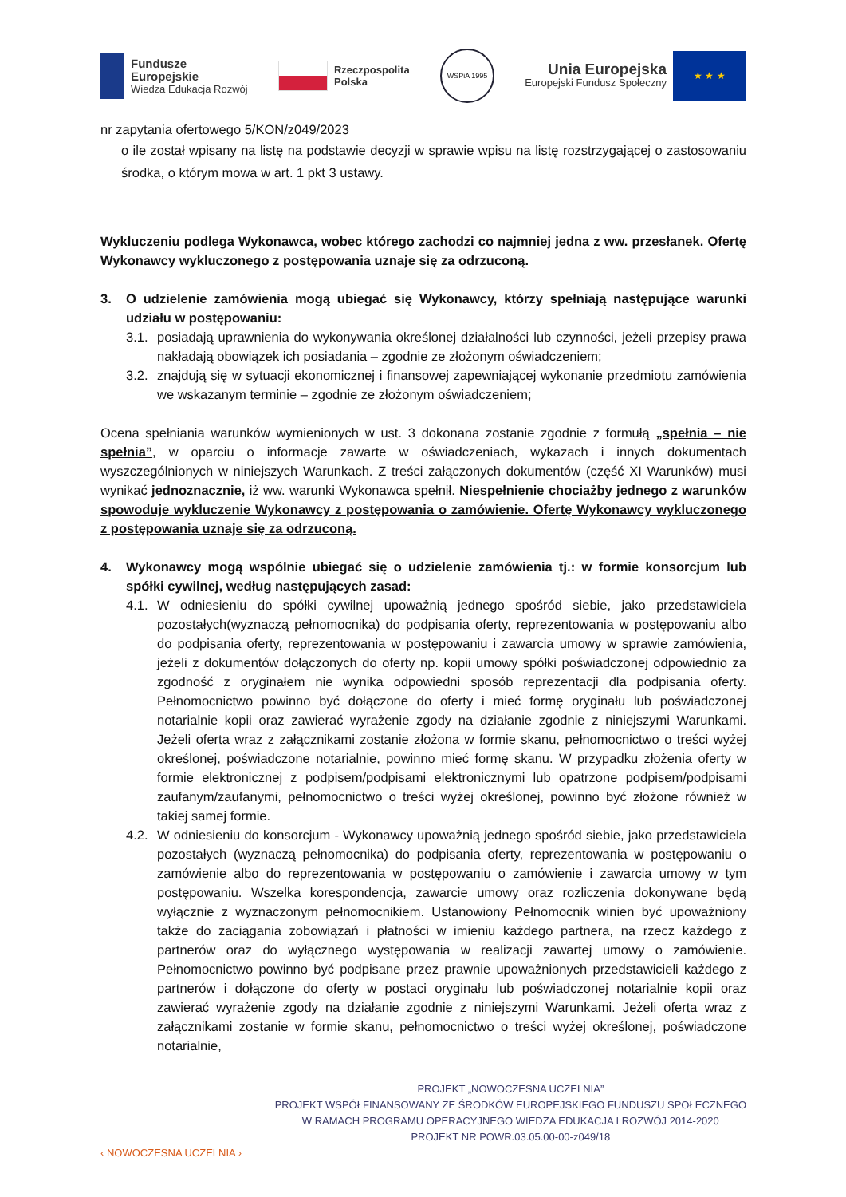Fundusze
Europejskie
Wiedza Edukacja Rozwój
Rzeczpospolita
Polska
WSPiA 1995
Unia Europejska
Europejski Fundusz Społeczny
★ ★ ★
nr zapytania ofertowego 5/KON/z049/2023
o ile został wpisany na listę na podstawie decyzji w sprawie wpisu na listę rozstrzygającej o zastosowaniu środka, o którym mowa w art. 1 pkt 3 ustawy.
Wykluczeniu podlega Wykonawca, wobec którego zachodzi co najmniej jedna z ww. przesłanek. Ofertę Wykonawcy wykluczonego z postępowania uznaje się za odrzuconą.
3. O udzielenie zamówienia mogą ubiegać się Wykonawcy, którzy spełniają następujące warunki udziału w postępowaniu:
3.1.
posiadają uprawnienia do wykonywania określonej działalności lub czynności, jeżeli przepisy prawa nakładają obowiązek ich posiadania – zgodnie ze złożonym oświadczeniem;
3.2.
znajdują się w sytuacji ekonomicznej i finansowej zapewniającej wykonanie przedmiotu zamówienia we wskazanym terminie – zgodnie ze złożonym oświadczeniem;
Ocena spełniania warunków wymienionych w ust. 3 dokonana zostanie zgodnie z formułą „spełnia – nie spełnia”, w oparciu o informacje zawarte w oświadczeniach, wykazach i innych dokumentach wyszczególnionych w niniejszych Warunkach. Z treści załączonych dokumentów (część XI Warunków) musi wynikać jednoznacznie, iż ww. warunki Wykonawca spełnił. Niespełnienie chociażby jednego z warunków spowoduje wykluczenie Wykonawcy z postępowania o zamówienie. Ofertę Wykonawcy wykluczonego z postępowania uznaje się za odrzuconą.
4. Wykonawcy mogą wspólnie ubiegać się o udzielenie zamówienia tj.: w formie konsorcjum lub spółki cywilnej, według następujących zasad:
4.1.
W odniesieniu do spółki cywilnej upoważnią jednego spośród siebie, jako przedstawiciela pozostałych(wyznaczą pełnomocnika) do podpisania oferty, reprezentowania w postępowaniu albo do podpisania oferty, reprezentowania w postępowaniu i zawarcia umowy w sprawie zamówienia, jeżeli z dokumentów dołączonych do oferty np. kopii umowy spółki poświadczonej odpowiednio za zgodność z oryginałem nie wynika odpowiedni sposób reprezentacji dla podpisania oferty. Pełnomocnictwo powinno być dołączone do oferty i mieć formę oryginału lub poświadczonej notarialnie kopii oraz zawierać wyrażenie zgody na działanie zgodnie z niniejszymi Warunkami. Jeżeli oferta wraz z załącznikami zostanie złożona w formie skanu, pełnomocnictwo o treści wyżej określonej, poświadczone notarialnie, powinno mieć formę skanu. W przypadku złożenia oferty w formie elektronicznej z podpisem/podpisami elektronicznymi lub opatrzone podpisem/podpisami zaufanym/zaufanymi, pełnomocnictwo o treści wyżej określonej, powinno być złożone również w takiej samej formie.
4.2.
W odniesieniu do konsorcjum - Wykonawcy upoważnią jednego spośród siebie, jako przedstawiciela pozostałych (wyznaczą pełnomocnika) do podpisania oferty, reprezentowania w postępowaniu o zamówienie albo do reprezentowania w postępowaniu o zamówienie i zawarcia umowy w tym postępowaniu. Wszelka korespondencja, zawarcie umowy oraz rozliczenia dokonywane będą wyłącznie z wyznaczonym pełnomocnikiem. Ustanowiony Pełnomocnik winien być upoważniony także do zaciągania zobowiązań i płatności w imieniu każdego partnera, na rzecz każdego z partnerów oraz do wyłącznego występowania w realizacji zawartej umowy o zamówienie. Pełnomocnictwo powinno być podpisane przez prawnie upoważnionych przedstawicieli każdego z partnerów i dołączone do oferty w postaci oryginału lub poświadczonej notarialnie kopii oraz zawierać wyrażenie zgody na działanie zgodnie z niniejszymi Warunkami. Jeżeli oferta wraz z załącznikami zostanie w formie skanu, pełnomocnictwo o treści wyżej określonej, poświadczone notarialnie,
‹ NOWOCZESNA UCZELNIA ›
PROJEKT „NOWOCZESNA UCZELNIA”
PROJEKT WSPÓŁFINANSOWANY ZE ŚRODKÓW EUROPEJSKIEGO FUNDUSZU SPOŁECZNEGO
W RAMACH PROGRAMU OPERACYJNEGO WIEDZA EDUKACJA I ROZWÓJ 2014-2020
PROJEKT NR POWR.03.05.00-00-z049/18